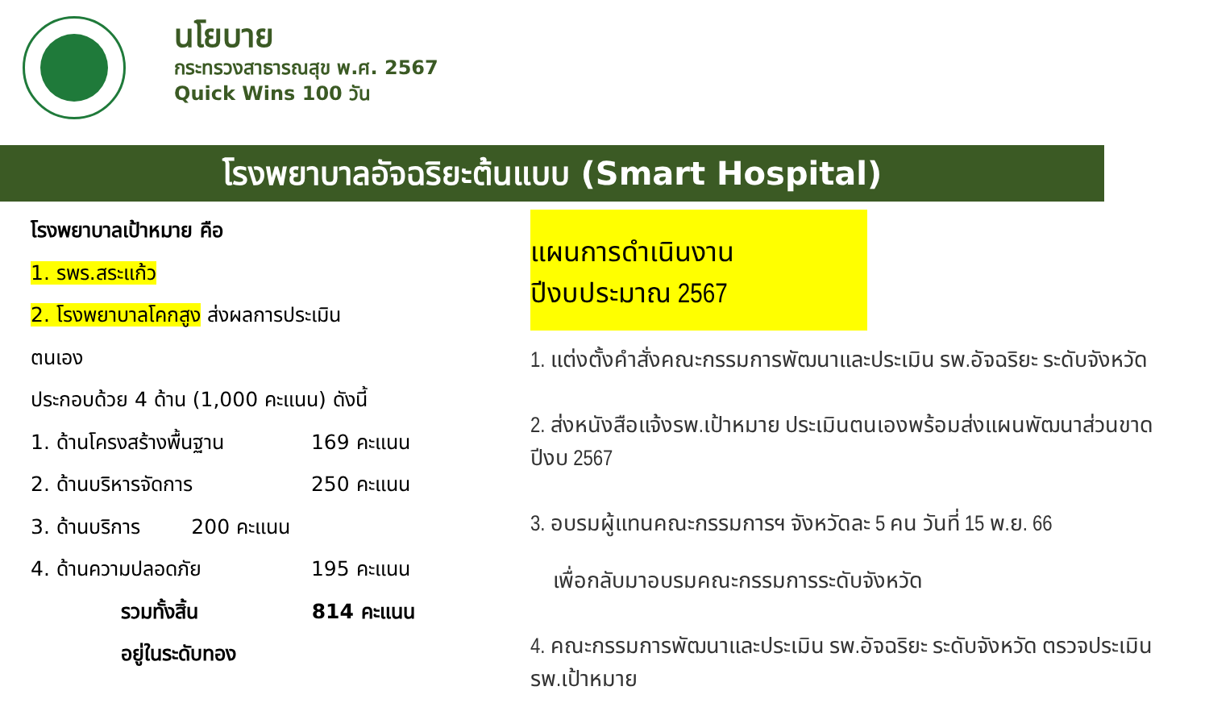นโยบาย
กระทรวงสาธารณสุข พ.ศ. 2567
Quick Wins 100 วัน
โรงพยาบาลอัจฉริยะต้นแบบ (Smart Hospital)
โรงพยาบาลเป้าหมาย คือ
1. รพร.สระแก้ว
2. โรงพยาบาลโคกสูง ส่งผลการประเมิน
ตนเอง
ประกอบด้วย 4 ด้าน (1,000 คะแนน) ดังนี้
1. ด้านโครงสร้างพื้นฐาน 169 คะแนน
2. ด้านบริหารจัดการ 250 คะแนน
3. ด้านบริการ 200 คะแนน
4. ด้านความปลอดภัย 195 คะแนน
รวมทั้งสิ้น 814 คะแนน
อยู่ในระดับทอง
แผนการดำเนินงาน ปีงบประมาณ 2567
1. แต่งตั้งคำสั่งคณะกรรมการพัฒนาและประเมิน รพ.อัจฉริยะ ระดับจังหวัด
2. ส่งหนังสือแจ้งรพ.เป้าหมาย ประเมินตนเองพร้อมส่งแผนพัฒนาส่วนขาด ปีงบ 2567
3. อบรมผู้แทนคณะกรรมการฯ จังหวัดละ 5 คน วันที่ 15 พ.ย. 66
เพื่อกลับมาอบรมคณะกรรมการระดับจังหวัด
4. คณะกรรมการพัฒนาและประเมิน รพ.อัจฉริยะ ระดับจังหวัด ตรวจประเมิน รพ.เป้าหมาย